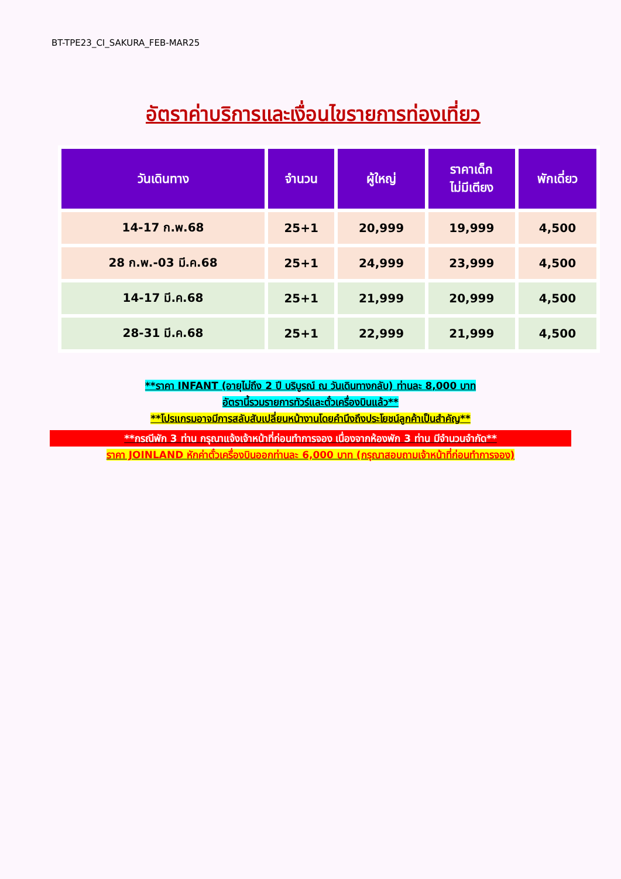BT-TPE23_CI_SAKURA_FEB-MAR25
อัตราค่าบริการและเงื่อนไขรายการท่องเที่ยว
| วันเดินทาง | จำนวน | ผู้ใหญ่ | ราคาเด็ก ไม่มีเตียง | พักเดี่ยว |
| --- | --- | --- | --- | --- |
| 14-17 ก.พ.68 | 25+1 | 20,999 | 19,999 | 4,500 |
| 28 ก.พ.-03 มี.ค.68 | 25+1 | 24,999 | 23,999 | 4,500 |
| 14-17 มี.ค.68 | 25+1 | 21,999 | 20,999 | 4,500 |
| 28-31 มี.ค.68 | 25+1 | 22,999 | 21,999 | 4,500 |
**ราคา INFANT (อายุไม่ถึง 2 ปี บริบูรณ์ ณ วันเดินทางกลับ) ท่านละ 8,000 บาท
อัตรานี้รวมรายการทัวร์และตั๋วเครื่องบินแล้ว**
**โปรแกรมอาจมีการสลับสับเปลี่ยนหน้างานโดยคำนึงถึงประโยชน์ลูกค้าเป็นสำคัญ**
**กรณีพัก 3 ท่าน กรุณาแจ้งเจ้าหน้าที่ก่อนทำการจอง เนื่องจากห้องพัก 3 ท่าน มีจำนวนจำกัด**
ราคา JOINLAND หักค่าตั๋วเครื่องบินออกท่านละ 6,000 บาท (กรุณาสอบถามเจ้าหน้าที่ก่อนทำการจอง)